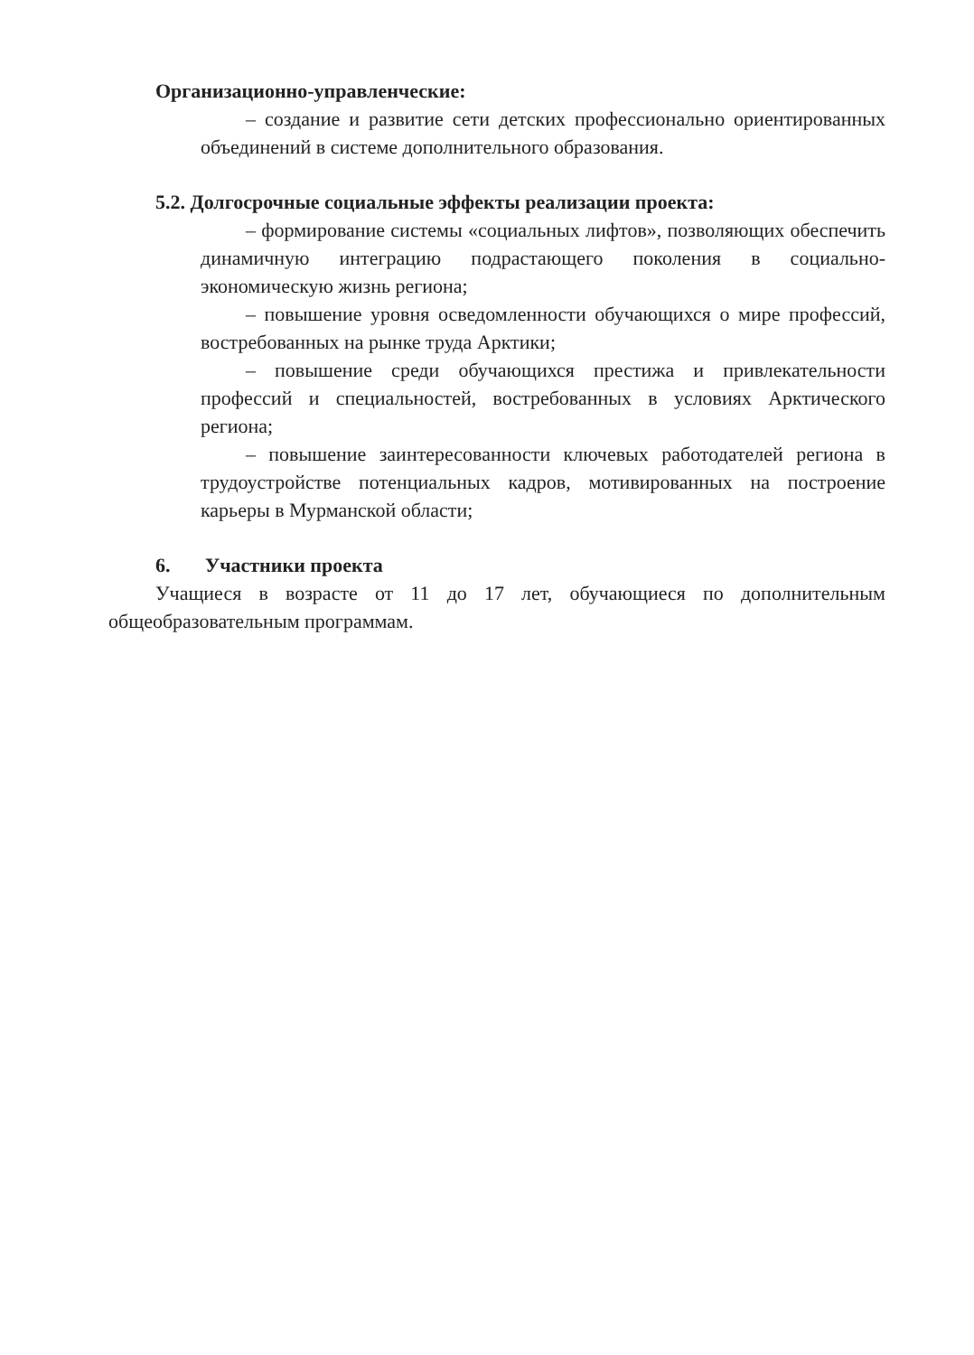Организационно-управленческие:
– создание и развитие сети детских профессионально ориентированных объединений в системе дополнительного образования.
5.2. Долгосрочные социальные эффекты реализации проекта:
– формирование системы «социальных лифтов», позволяющих обеспечить динамичную интеграцию подрастающего поколения в социально-экономическую жизнь региона;
– повышение уровня осведомленности обучающихся о мире профессий, востребованных на рынке труда Арктики;
– повышение среди обучающихся престижа и привлекательности профессий и специальностей, востребованных в условиях Арктического региона;
– повышение заинтересованности ключевых работодателей региона в трудоустройстве потенциальных кадров, мотивированных на построение карьеры в Мурманской области;
6. Участники проекта
Учащиеся в возрасте от 11 до 17 лет, обучающиеся по дополнительным общеобразовательным программам.